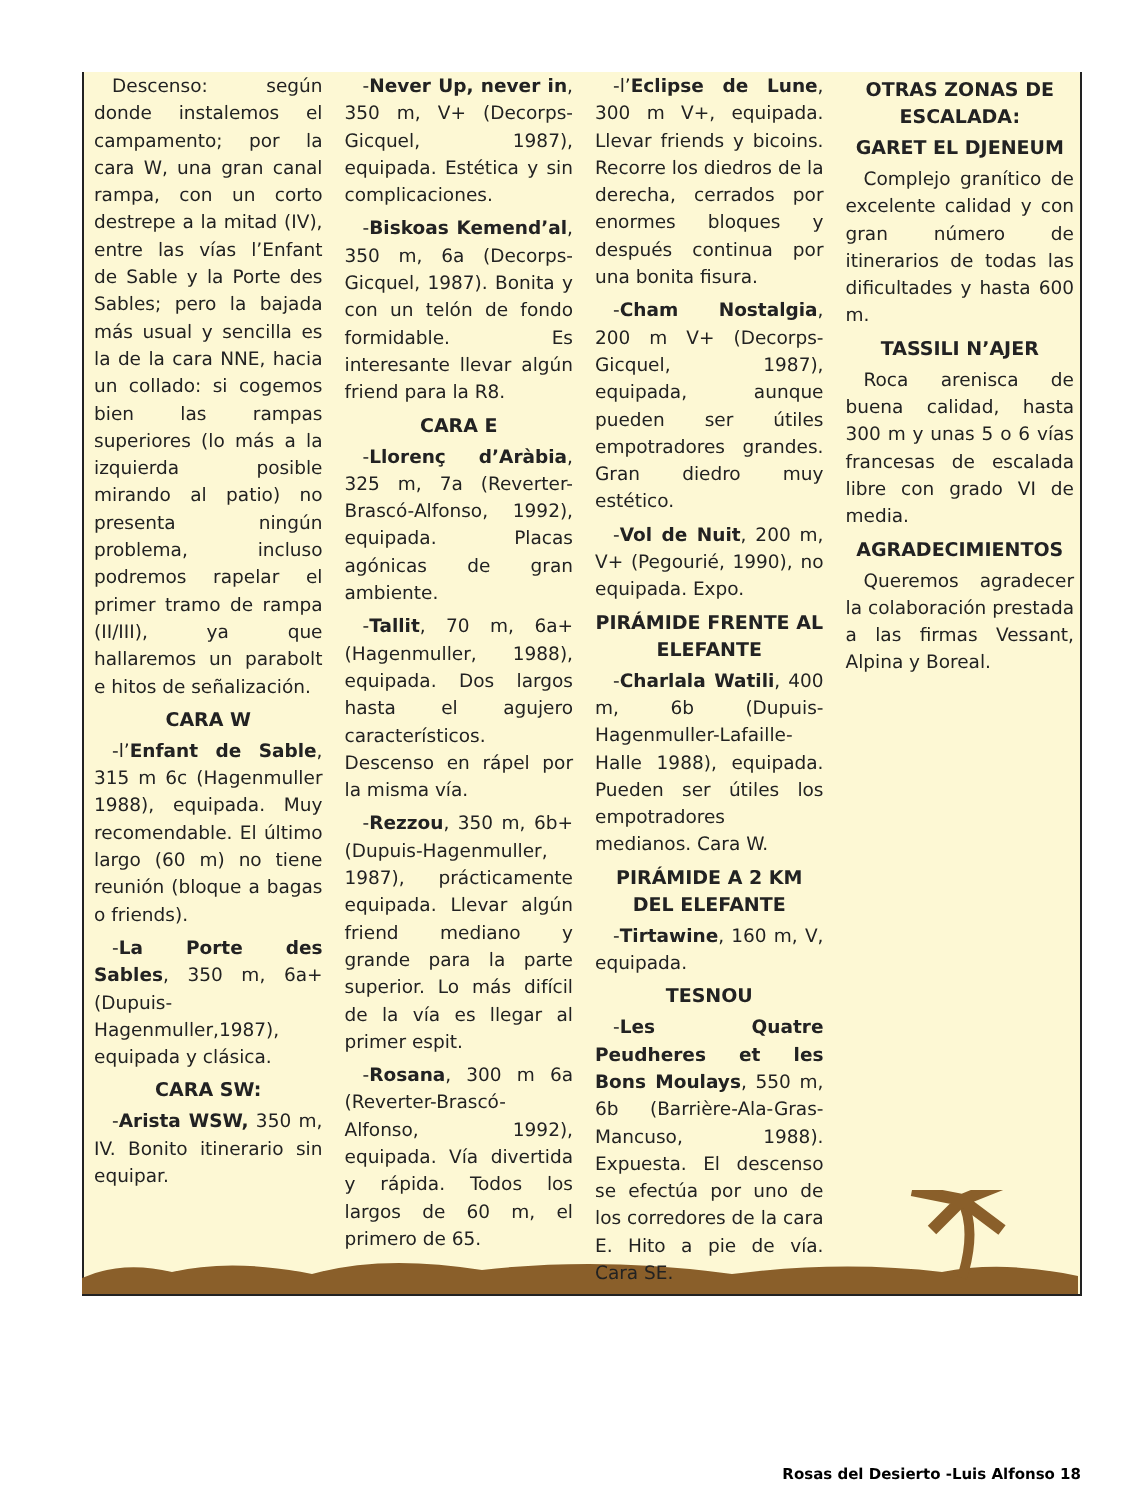Descenso: según donde instalemos el campamento; por la cara W, una gran canal rampa, con un corto destrepe a la mitad (IV), entre las vías l’Enfant de Sable y la Porte des Sables; pero la bajada más usual y sencilla es la de la cara NNE, hacia un collado: si cogemos bien las rampas superiores (lo más a la izquierda posible mirando al patio) no presenta ningún problema, incluso podremos rapelar el primer tramo de rampa (II/III), ya que hallaremos un parabolt e hitos de señalización.
CARA W
-l’Enfant de Sable, 315 m 6c (Hagenmuller 1988), equipada. Muy recomendable. El último largo (60 m) no tiene reunión (bloque a bagas o friends).
-La Porte des Sables, 350 m, 6a+ (Dupuis-Hagenmuller,1987), equipada y clásica.
CARA SW:
-Arista WSW, 350 m, IV. Bonito itinerario sin equipar.
-Never Up, never in, 350 m, V+ (Decorps-Gicquel, 1987), equipada. Estética y sin complicaciones.
-Biskoas Kemend’al, 350 m, 6a (Decorps-Gicquel, 1987). Bonita y con un telón de fondo formidable. Es interesante llevar algún friend para la R8.
CARA E
-Llorenç d’Aràbia, 325 m, 7a (Reverter-Brascó-Alfonso, 1992), equipada. Placas agónicas de gran ambiente.
-Tallit, 70 m, 6a+ (Hagenmuller, 1988), equipada. Dos largos hasta el agujero característicos. Descenso en rápel por la misma vía.
-Rezzou, 350 m, 6b+ (Dupuis-Hagenmuller, 1987), prácticamente equipada. Llevar algún friend mediano y grande para la parte superior. Lo más difícil de la vía es llegar al primer espit.
-Rosana, 300 m 6a (Reverter-Brascó-Alfonso, 1992), equipada. Vía divertida y rápida. Todos los largos de 60 m, el primero de 65.
-l’Eclipse de Lune, 300 m V+, equipada. Llevar friends y bicoins. Recorre los diedros de la derecha, cerrados por enormes bloques y después continua por una bonita fisura.
-Cham Nostalgia, 200 m V+ (Decorps-Gicquel, 1987), equipada, aunque pueden ser útiles empotradores grandes. Gran diedro muy estético.
-Vol de Nuit, 200 m, V+ (Pegourié, 1990), no equipada. Expo.
PIRÁMIDE FRENTE AL ELEFANTE
-Charlala Watili, 400 m, 6b (Dupuis-Hagenmuller-Lafaille-Halle 1988), equipada. Pueden ser útiles los empotradores medianos. Cara W.
PIRÁMIDE A 2 KM DEL ELEFANTE
-Tirtawine, 160 m, V, equipada.
TESNOU
-Les Quatre Peudheres et les Bons Moulays, 550 m, 6b (Barrière-Ala-Gras-Mancuso, 1988). Expuesta. El descenso se efectúa por uno de los corredores de la cara E. Hito a pie de vía. Cara SE.
OTRAS ZONAS DE ESCALADA:
GARET EL DJENEUM
Complejo granítico de excelente calidad y con gran número de itinerarios de todas las dificultades y hasta 600 m.
TASSILI N’AJER
Roca arenisca de buena calidad, hasta 300 m y unas 5 o 6 vías francesas de escalada libre con grado VI de media.
AGRADECIMIENTOS
Queremos agradecer la colaboración prestada a las firmas Vessant, Alpina y Boreal.
Rosas del Desierto -Luis Alfonso 18